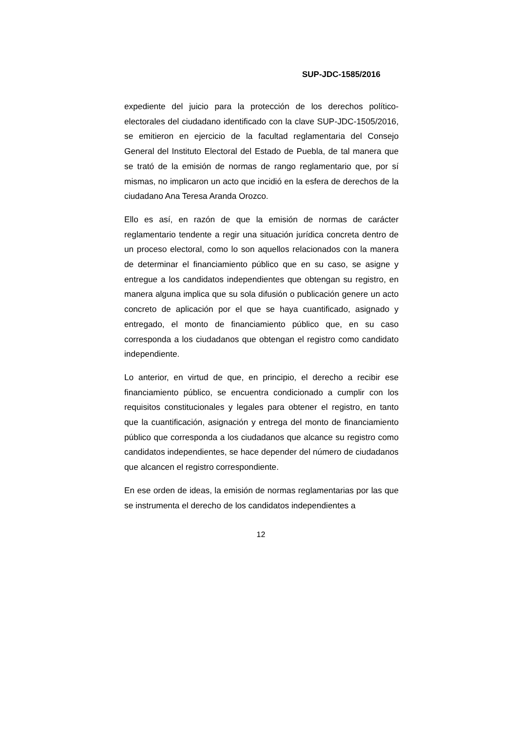SUP-JDC-1585/2016
expediente del juicio para la protección de los derechos político-electorales del ciudadano identificado con la clave SUP-JDC-1505/2016, se emitieron en ejercicio de la facultad reglamentaria del Consejo General del Instituto Electoral del Estado de Puebla, de tal manera que se trató de la emisión de normas de rango reglamentario que, por sí mismas, no implicaron un acto que incidió en la esfera de derechos de la ciudadano Ana Teresa Aranda Orozco.
Ello es así, en razón de que la emisión de normas de carácter reglamentario tendente a regir una situación jurídica concreta dentro de un proceso electoral, como lo son aquellos relacionados con la manera de determinar el financiamiento público que en su caso, se asigne y entregue a los candidatos independientes que obtengan su registro, en manera alguna implica que su sola difusión o publicación genere un acto concreto de aplicación por el que se haya cuantificado, asignado y entregado, el monto de financiamiento público que, en su caso corresponda a los ciudadanos que obtengan el registro como candidato independiente.
Lo anterior, en virtud de que, en principio, el derecho a recibir ese financiamiento público, se encuentra condicionado a cumplir con los requisitos constitucionales y legales para obtener el registro, en tanto que la cuantificación, asignación y entrega del monto de financiamiento público que corresponda a los ciudadanos que alcance su registro como candidatos independientes, se hace depender del número de ciudadanos que alcancen el registro correspondiente.
En ese orden de ideas, la emisión de normas reglamentarias por las que se instrumenta el derecho de los candidatos independientes a
12